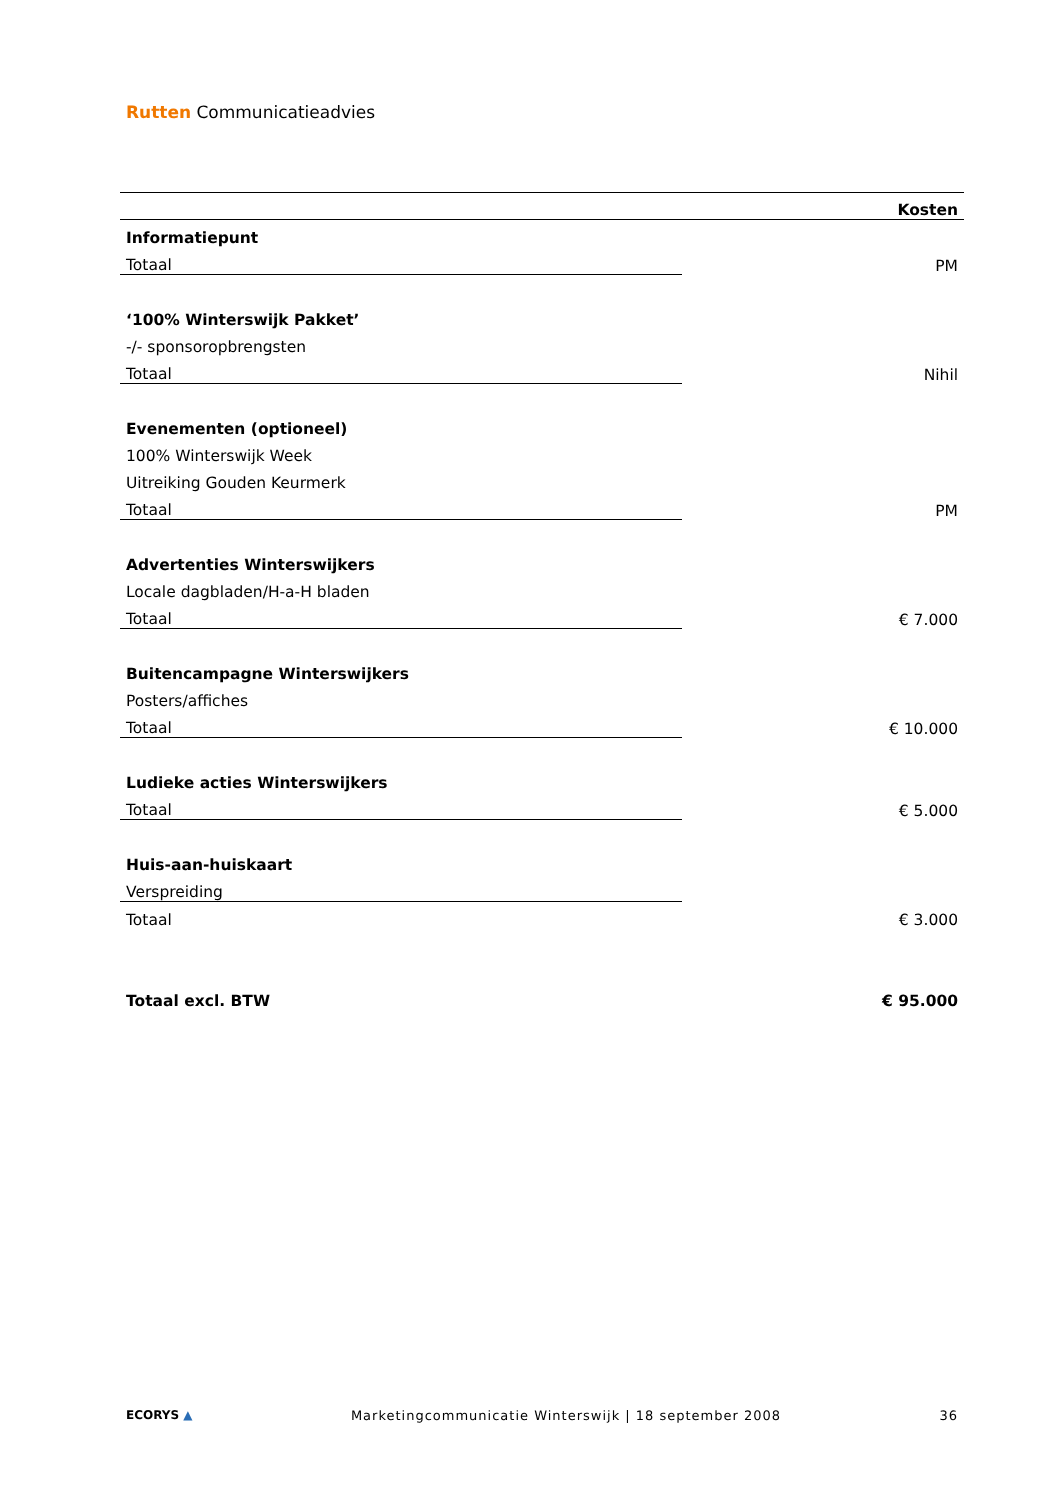Rutten Communicatieadvies
| | Kosten |
| --- | --- |
| Informatiepunt | |
| Totaal | PM |
| ‘100% Winterswijk Pakket’ | |
| -/- sponsoropbrengsten | |
| Totaal | Nihil |
| Evenementen (optioneel) | |
| 100% Winterswijk Week | |
| Uitreiking Gouden Keurmerk | |
| Totaal | PM |
| Advertenties Winterswijkers | |
| Locale dagbladen/H-a-H bladen | |
| Totaal | € 7.000 |
| Buitencampagne Winterswijkers | |
| Posters/affiches | |
| Totaal | € 10.000 |
| Ludieke acties Winterswijkers | |
| Totaal | € 5.000 |
| Huis-aan-huiskaart | |
| Verspreiding | |
| Totaal | € 3.000 |
| Totaal excl. BTW | € 95.000 |
ECORYS ▲ Marketingcommunicatie Winterswijk | 18 september 2008 36